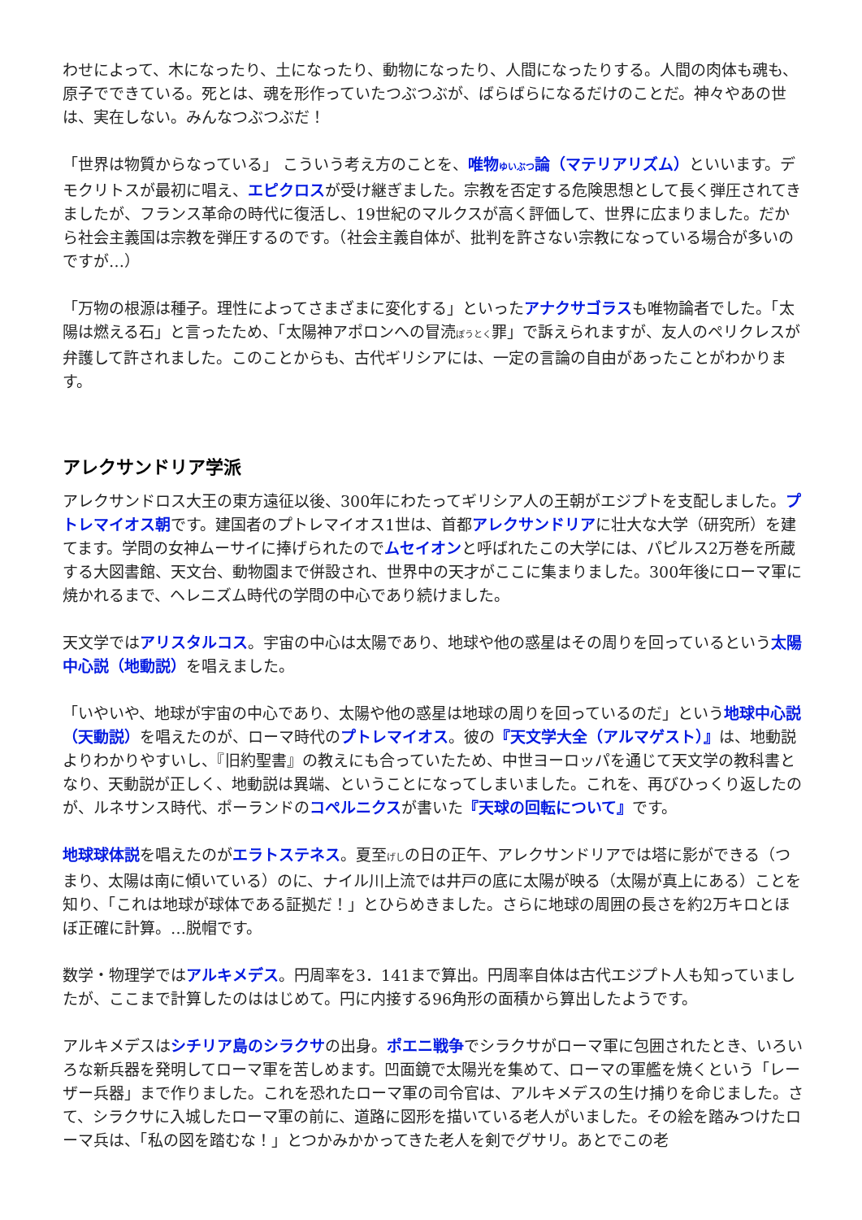わせによって、木になったり、土になったり、動物になったり、人間になったりする。人間の肉体も魂も、原子でできている。死とは、魂を形作っていたつぶつぶが、ばらばらになるだけのことだ。神々やあの世は、実在しない。みんなつぶつぶだ！
「世界は物質からなっている」 こういう考え方のことを、唯物ゆいぶつ論（マテリアリズム）といいます。デモクリトスが最初に唱え、エピクロスが受け継ぎました。宗教を否定する危険思想として長く弾圧されてきましたが、フランス革命の時代に復活し、19世紀のマルクスが高く評価して、世界に広まりました。だから社会主義国は宗教を弾圧するのです。（社会主義自体が、批判を許さない宗教になっている場合が多いのですが…）
「万物の根源は種子。理性によってさまざまに変化する」といったアナクサゴラスも唯物論者でした。「太陽は燃える石」と言ったため、「太陽神アポロンへの冒涜ぼうとく罪」で訴えられますが、友人のペリクレスが弁護して許されました。このことからも、古代ギリシアには、一定の言論の自由があったことがわかります。
アレクサンドリア学派
アレクサンドロス大王の東方遠征以後、300年にわたってギリシア人の王朝がエジプトを支配しました。プトレマイオス朝です。建国者のプトレマイオス1世は、首都アレクサンドリアに壮大な大学（研究所）を建てます。学問の女神ムーサイに捧げられたのでムセイオンと呼ばれたこの大学には、パピルス2万巻を所蔵する大図書館、天文台、動物園まで併設され、世界中の天才がここに集まりました。300年後にローマ軍に焼かれるまで、ヘレニズム時代の学問の中心であり続けました。
天文学ではアリスタルコス。宇宙の中心は太陽であり、地球や他の惑星はその周りを回っているという太陽中心説（地動説）を唱えました。
「いやいや、地球が宇宙の中心であり、太陽や他の惑星は地球の周りを回っているのだ」という地球中心説（天動説）を唱えたのが、ローマ時代のプトレマイオス。彼の『天文学大全（アルマゲスト）』は、地動説よりわかりやすいし、『旧約聖書』の教えにも合っていたため、中世ヨーロッパを通じて天文学の教科書となり、天動説が正しく、地動説は異端、ということになってしまいました。これを、再びひっくり返したのが、ルネサンス時代、ポーランドのコペルニクスが書いた『天球の回転について』です。
地球球体説を唱えたのがエラトステネス。夏至げしの日の正午、アレクサンドリアでは塔に影ができる（つまり、太陽は南に傾いている）のに、ナイル川上流では井戸の底に太陽が映る（太陽が真上にある）ことを知り、「これは地球が球体である証拠だ！」とひらめきました。さらに地球の周囲の長さを約2万キロとほぼ正確に計算。…脱帽です。
数学・物理学ではアルキメデス。円周率を3．141まで算出。円周率自体は古代エジプト人も知っていましたが、ここまで計算したのははじめて。円に内接する96角形の面積から算出したようです。
アルキメデスはシチリア島のシラクサの出身。ポエニ戦争でシラクサがローマ軍に包囲されたとき、いろいろな新兵器を発明してローマ軍を苦しめます。凹面鏡で太陽光を集めて、ローマの軍艦を焼くという「レーザー兵器」まで作りました。これを恐れたローマ軍の司令官は、アルキメデスの生け捕りを命じました。さて、シラクサに入城したローマ軍の前に、道路に図形を描いている老人がいました。その絵を踏みつけたローマ兵は、「私の図を踏むな！」とつかみかかってきた老人を剣でグサリ。あとでこの老